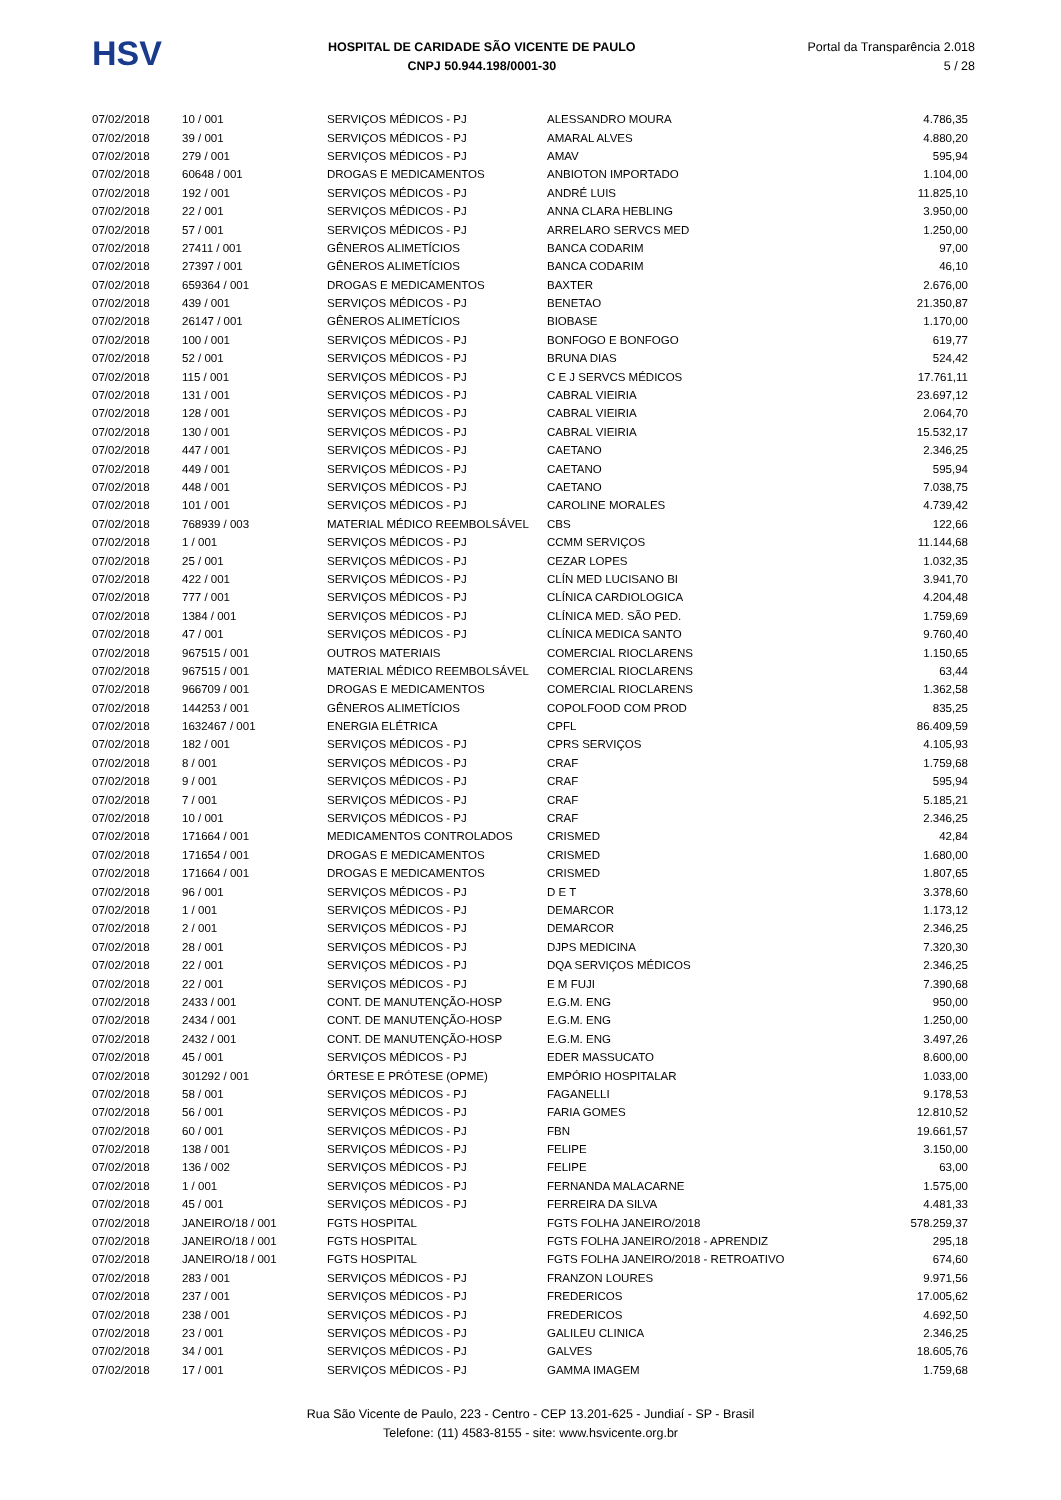HSV
HOSPITAL DE CARIDADE SÃO VICENTE DE PAULO
CNPJ 50.944.198/0001-30
Portal da Transparência 2.018
5 / 28
| 07/02/2018 | 10 / 001 | SERVIÇOS MÉDICOS - PJ | ALESSANDRO MOURA | 4.786,35 |
| 07/02/2018 | 39 / 001 | SERVIÇOS MÉDICOS - PJ | AMARAL ALVES | 4.880,20 |
| 07/02/2018 | 279 / 001 | SERVIÇOS MÉDICOS - PJ | AMAV | 595,94 |
| 07/02/2018 | 60648 / 001 | DROGAS E MEDICAMENTOS | ANBIOTON IMPORTADO | 1.104,00 |
| 07/02/2018 | 192 / 001 | SERVIÇOS MÉDICOS - PJ | ANDRÉ LUIS | 11.825,10 |
| 07/02/2018 | 22 / 001 | SERVIÇOS MÉDICOS - PJ | ANNA CLARA HEBLING | 3.950,00 |
| 07/02/2018 | 57 / 001 | SERVIÇOS MÉDICOS - PJ | ARRELARO SERVCS MED | 1.250,00 |
| 07/02/2018 | 27411 / 001 | GÊNEROS ALIMETÍCIOS | BANCA CODARIM | 97,00 |
| 07/02/2018 | 27397 / 001 | GÊNEROS ALIMETÍCIOS | BANCA CODARIM | 46,10 |
| 07/02/2018 | 659364 / 001 | DROGAS E MEDICAMENTOS | BAXTER | 2.676,00 |
| 07/02/2018 | 439 / 001 | SERVIÇOS MÉDICOS - PJ | BENETAO | 21.350,87 |
| 07/02/2018 | 26147 / 001 | GÊNEROS ALIMETÍCIOS | BIOBASE | 1.170,00 |
| 07/02/2018 | 100 / 001 | SERVIÇOS MÉDICOS - PJ | BONFOGO E BONFOGO | 619,77 |
| 07/02/2018 | 52 / 001 | SERVIÇOS MÉDICOS - PJ | BRUNA DIAS | 524,42 |
| 07/02/2018 | 115 / 001 | SERVIÇOS MÉDICOS - PJ | C E J SERVCS MÉDICOS | 17.761,11 |
| 07/02/2018 | 131 / 001 | SERVIÇOS MÉDICOS - PJ | CABRAL VIEIRIA | 23.697,12 |
| 07/02/2018 | 128 / 001 | SERVIÇOS MÉDICOS - PJ | CABRAL VIEIRIA | 2.064,70 |
| 07/02/2018 | 130 / 001 | SERVIÇOS MÉDICOS - PJ | CABRAL VIEIRIA | 15.532,17 |
| 07/02/2018 | 447 / 001 | SERVIÇOS MÉDICOS - PJ | CAETANO | 2.346,25 |
| 07/02/2018 | 449 / 001 | SERVIÇOS MÉDICOS - PJ | CAETANO | 595,94 |
| 07/02/2018 | 448 / 001 | SERVIÇOS MÉDICOS - PJ | CAETANO | 7.038,75 |
| 07/02/2018 | 101 / 001 | SERVIÇOS MÉDICOS - PJ | CAROLINE MORALES | 4.739,42 |
| 07/02/2018 | 768939 / 003 | MATERIAL MÉDICO REEMBOLSÁVEL | CBS | 122,66 |
| 07/02/2018 | 1 / 001 | SERVIÇOS MÉDICOS - PJ | CCMM SERVIÇOS | 11.144,68 |
| 07/02/2018 | 25 / 001 | SERVIÇOS MÉDICOS - PJ | CEZAR LOPES | 1.032,35 |
| 07/02/2018 | 422 / 001 | SERVIÇOS MÉDICOS - PJ | CLÍN MED LUCISANO BI | 3.941,70 |
| 07/02/2018 | 777 / 001 | SERVIÇOS MÉDICOS - PJ | CLÍNICA CARDIOLOGICA | 4.204,48 |
| 07/02/2018 | 1384 / 001 | SERVIÇOS MÉDICOS - PJ | CLÍNICA MED. SÃO PED. | 1.759,69 |
| 07/02/2018 | 47 / 001 | SERVIÇOS MÉDICOS - PJ | CLÍNICA MEDICA SANTO | 9.760,40 |
| 07/02/2018 | 967515 / 001 | OUTROS MATERIAIS | COMERCIAL RIOCLARENS | 1.150,65 |
| 07/02/2018 | 967515 / 001 | MATERIAL MÉDICO REEMBOLSÁVEL | COMERCIAL RIOCLARENS | 63,44 |
| 07/02/2018 | 966709 / 001 | DROGAS E MEDICAMENTOS | COMERCIAL RIOCLARENS | 1.362,58 |
| 07/02/2018 | 144253 / 001 | GÊNEROS ALIMETÍCIOS | COPOLFOOD COM PROD | 835,25 |
| 07/02/2018 | 1632467 / 001 | ENERGIA ELÉTRICA | CPFL | 86.409,59 |
| 07/02/2018 | 182 / 001 | SERVIÇOS MÉDICOS - PJ | CPRS SERVIÇOS | 4.105,93 |
| 07/02/2018 | 8 / 001 | SERVIÇOS MÉDICOS - PJ | CRAF | 1.759,68 |
| 07/02/2018 | 9 / 001 | SERVIÇOS MÉDICOS - PJ | CRAF | 595,94 |
| 07/02/2018 | 7 / 001 | SERVIÇOS MÉDICOS - PJ | CRAF | 5.185,21 |
| 07/02/2018 | 10 / 001 | SERVIÇOS MÉDICOS - PJ | CRAF | 2.346,25 |
| 07/02/2018 | 171664 / 001 | MEDICAMENTOS CONTROLADOS | CRISMED | 42,84 |
| 07/02/2018 | 171654 / 001 | DROGAS E MEDICAMENTOS | CRISMED | 1.680,00 |
| 07/02/2018 | 171664 / 001 | DROGAS E MEDICAMENTOS | CRISMED | 1.807,65 |
| 07/02/2018 | 96 / 001 | SERVIÇOS MÉDICOS - PJ | D E T | 3.378,60 |
| 07/02/2018 | 1 / 001 | SERVIÇOS MÉDICOS - PJ | DEMARCOR | 1.173,12 |
| 07/02/2018 | 2 / 001 | SERVIÇOS MÉDICOS - PJ | DEMARCOR | 2.346,25 |
| 07/02/2018 | 28 / 001 | SERVIÇOS MÉDICOS - PJ | DJPS MEDICINA | 7.320,30 |
| 07/02/2018 | 22 / 001 | SERVIÇOS MÉDICOS - PJ | DQA SERVIÇOS MÉDICOS | 2.346,25 |
| 07/02/2018 | 22 / 001 | SERVIÇOS MÉDICOS - PJ | E M FUJI | 7.390,68 |
| 07/02/2018 | 2433 / 001 | CONT. DE MANUTENÇÃO-HOSP | E.G.M. ENG | 950,00 |
| 07/02/2018 | 2434 / 001 | CONT. DE MANUTENÇÃO-HOSP | E.G.M. ENG | 1.250,00 |
| 07/02/2018 | 2432 / 001 | CONT. DE MANUTENÇÃO-HOSP | E.G.M. ENG | 3.497,26 |
| 07/02/2018 | 45 / 001 | SERVIÇOS MÉDICOS - PJ | EDER MASSUCATO | 8.600,00 |
| 07/02/2018 | 301292 / 001 | ÓRTESE E PRÓTESE (OPME) | EMPÓRIO HOSPITALAR | 1.033,00 |
| 07/02/2018 | 58 / 001 | SERVIÇOS MÉDICOS - PJ | FAGANELLI | 9.178,53 |
| 07/02/2018 | 56 / 001 | SERVIÇOS MÉDICOS - PJ | FARIA GOMES | 12.810,52 |
| 07/02/2018 | 60 / 001 | SERVIÇOS MÉDICOS - PJ | FBN | 19.661,57 |
| 07/02/2018 | 138 / 001 | SERVIÇOS MÉDICOS - PJ | FELIPE | 3.150,00 |
| 07/02/2018 | 136 / 002 | SERVIÇOS MÉDICOS - PJ | FELIPE | 63,00 |
| 07/02/2018 | 1 / 001 | SERVIÇOS MÉDICOS - PJ | FERNANDA MALACARNE | 1.575,00 |
| 07/02/2018 | 45 / 001 | SERVIÇOS MÉDICOS - PJ | FERREIRA DA SILVA | 4.481,33 |
| 07/02/2018 | JANEIRO/18 / 001 | FGTS HOSPITAL | FGTS FOLHA JANEIRO/2018 | 578.259,37 |
| 07/02/2018 | JANEIRO/18 / 001 | FGTS HOSPITAL | FGTS FOLHA JANEIRO/2018 - APRENDIZ | 295,18 |
| 07/02/2018 | JANEIRO/18 / 001 | FGTS HOSPITAL | FGTS FOLHA JANEIRO/2018 - RETROATIVO | 674,60 |
| 07/02/2018 | 283 / 001 | SERVIÇOS MÉDICOS - PJ | FRANZON LOURES | 9.971,56 |
| 07/02/2018 | 237 / 001 | SERVIÇOS MÉDICOS - PJ | FREDERICOS | 17.005,62 |
| 07/02/2018 | 238 / 001 | SERVIÇOS MÉDICOS - PJ | FREDERICOS | 4.692,50 |
| 07/02/2018 | 23 / 001 | SERVIÇOS MÉDICOS - PJ | GALILEU CLINICA | 2.346,25 |
| 07/02/2018 | 34 / 001 | SERVIÇOS MÉDICOS - PJ | GALVES | 18.605,76 |
| 07/02/2018 | 17 / 001 | SERVIÇOS MÉDICOS - PJ | GAMMA IMAGEM | 1.759,68 |
Rua São Vicente de Paulo, 223 - Centro - CEP 13.201-625 - Jundiaí - SP - Brasil
Telefone: (11) 4583-8155 - site: www.hsvicente.org.br